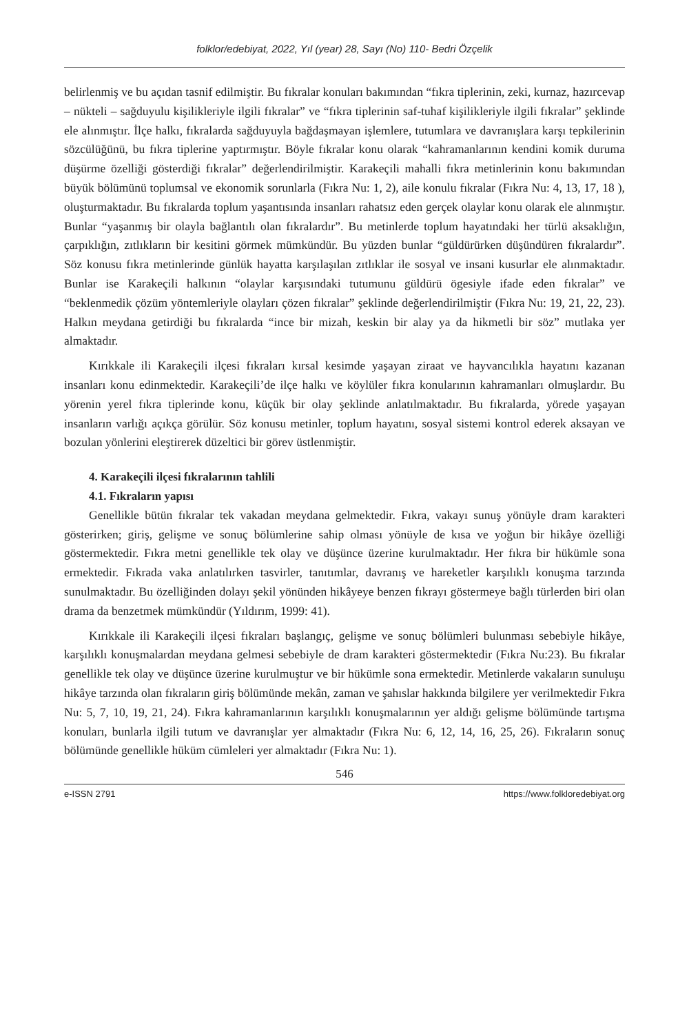folklor/edebiyat, 2022, Yıl (year) 28, Sayı (No) 110- Bedri Özçelik
belirlenmiş ve bu açıdan tasnif edilmiştir. Bu fıkralar konuları bakımından “fıkra tiplerinin, zeki, kurnaz, hazırcevap – nükteli – sağduyulu kişilikleriyle ilgili fıkralar” ve “fıkra tiplerinin saf-tuhaf kişilikleriyle ilgili fıkralar” şeklinde ele alınmıştır. İlçe halkı, fıkralarda sağduyuyla bağdaşmayan işlemlere, tutumlara ve davranışlara karşı tepkilerinin sözcülüğünü, bu fıkra tiplerine yaptırmıştır. Böyle fıkralar konu olarak “kahramanlarının kendini komik duruma düşürme özelliği gösterdiği fıkralar” değerlendirilmiştir. Karakeçili mahalli fıkra metinlerinin konu bakımından büyük bölümünü toplumsal ve ekonomik sorunlarla (Fıkra Nu: 1, 2), aile konulu fıkralar (Fıkra Nu: 4, 13, 17, 18 ), oluşturmaktadır. Bu fıkralarda toplum yaşantısında insanları rahatsız eden gerçek olaylar konu olarak ele alınmıştır. Bunlar “yaşanmış bir olayla bağlantılı olan fıkralardır”. Bu metinlerde toplum hayatındaki her türlü aksaklığın, çarpıklığın, zıtlıkların bir kesitini görmek mümkündür. Bu yüzden bunlar “güldürürken düşündüren fıkralardır”. Söz konusu fıkra metinlerinde günlük hayatta karşılaşılan zıtlıklar ile sosyal ve insani kusurlar ele alınmaktadır. Bunlar ise Karakeçili halkının “olaylar karşısındaki tutumunu güldürü ögesiyle ifade eden fıkralar” ve “beklenmedik çözüm yöntemleriyle olayları çözen fıkralar” şeklinde değerlendirilmiştir (Fıkra Nu: 19, 21, 22, 23). Halkın meydana getirdiği bu fıkralarda “ince bir mizah, keskin bir alay ya da hikmetli bir söz” mutlaka yer almaktadır.
Kırıkkale ili Karakeçili ilçesi fıkraları kırsal kesimde yaşayan ziraat ve hayvancılıkla hayatını kazanan insanları konu edinmektedir. Karakeçili’de ilçe halkı ve köylüler fıkra konularının kahramanları olmuşlardır. Bu yörenin yerel fıkra tiplerinde konu, küçük bir olay şeklinde anlatılmaktadır. Bu fıkralarda, yörede yaşayan insanların varlığı açıkça görülür. Söz konusu metinler, toplum hayatını, sosyal sistemi kontrol ederek aksayan ve bozulan yönlerini eleştirerek düzeltici bir görev üstlenmiştir.
4. Karakeçili ilçesi fıkralarının tahlili
4.1. Fıkraların yapısı
Genellikle bütün fıkralar tek vakadan meydana gelmektedir. Fıkra, vakayı sunuş yönüyle dram karakteri gösterirken; giriş, gelişme ve sonuç bölümlerine sahip olması yönüyle de kısa ve yoğun bir hikâye özelliği göstermektedir. Fıkra metni genellikle tek olay ve düşünce üzerine kurulmaktadır. Her fıkra bir hükümle sona ermektedir. Fıkrada vaka anlatılırken tasvirler, tanıtımlar, davranış ve hareketler karşılıklı konuşma tarzında sunulmaktadır. Bu özelliğinden dolayı şekil yönünden hikâyeye benzen fıkrayı göstermeye bağlı türlerden biri olan drama da benzetmek mümkündür (Yıldırım, 1999: 41).
Kırıkkale ili Karakeçili ilçesi fıkraları başlangıç, gelişme ve sonuç bölümleri bulunması sebebiyle hikâye, karşılıklı konuşmalardan meydana gelmesi sebebiyle de dram karakteri göstermektedir (Fıkra Nu:23). Bu fıkralar genellikle tek olay ve düşünce üzerine kurulmuştur ve bir hükümle sona ermektedir. Metinlerde vakaların sunuluşu hikâye tarzında olan fıkraların giriş bölümünde mekân, zaman ve şahıslar hakkında bilgilere yer verilmektedir Fıkra Nu: 5, 7, 10, 19, 21, 24). Fıkra kahramanlarının karşılıklı konuşmalarının yer aldığı gelişme bölümünde tartışma konuları, bunlarla ilgili tutum ve davranışlar yer almaktadır (Fıkra Nu: 6, 12, 14, 16, 25, 26). Fıkraların sonuç bölümünde genellikle hüküm cümleleri yer almaktadır (Fıkra Nu: 1).
546
e-ISSN 2791 https://www.folkloredebiyat.org